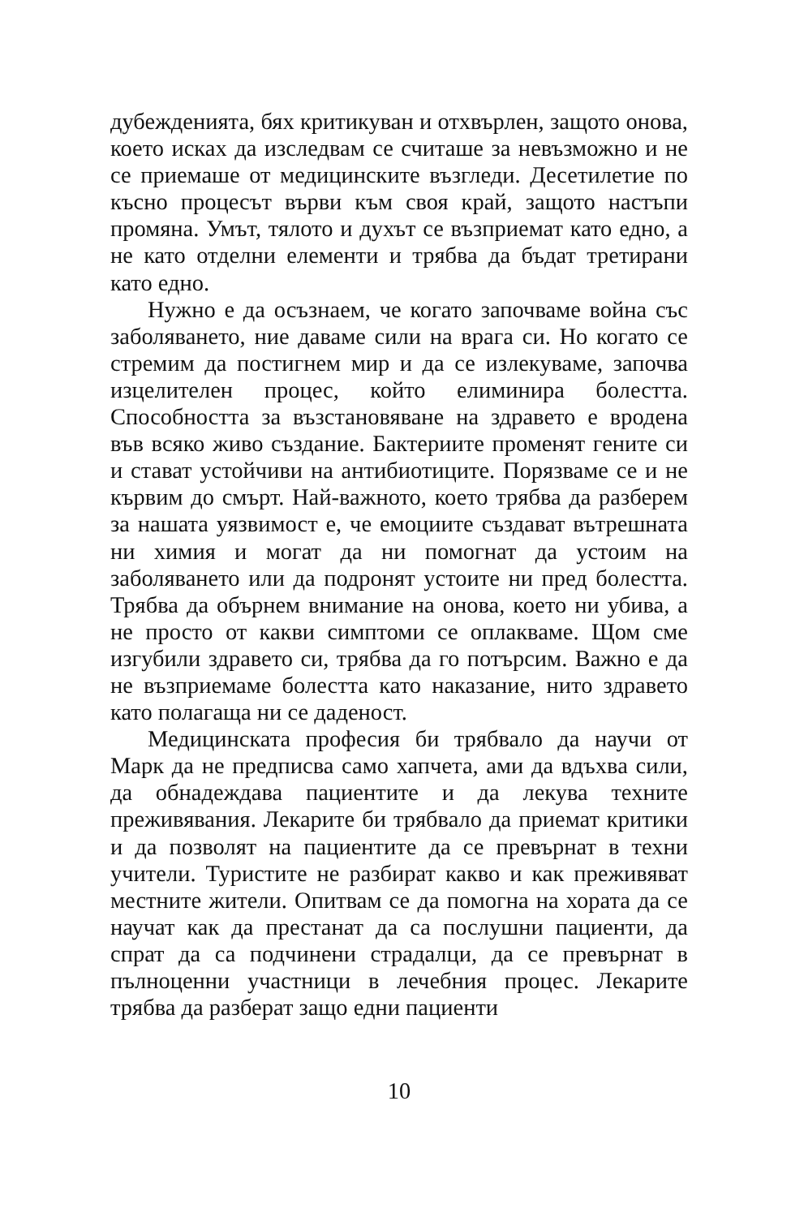дубежденията, бях критикуван и отхвърлен, защото онова, което исках да изследвам се считаше за невъзможно и не се приемаше от медицинските възгледи. Десетилетие по късно процесът върви към своя край, защото настъпи промяна. Умът, тялото и духът се възприемат като едно, а не като отделни елементи и трябва да бъдат третирани като едно.
Нужно е да осъзнаем, че когато започваме война със заболяването, ние даваме сили на врага си. Но когато се стремим да постигнем мир и да се излекуваме, започва изцелителен процес, който елиминира болестта. Способността за възстановяване на здравето е вродена във всяко живо създание. Бактериите променят гените си и стават устойчиви на антибиотиците. Порязваме се и не кървим до смърт. Най-важното, което трябва да разберем за нашата уязвимост е, че емоциите създават вътрешната ни химия и могат да ни помогнат да устоим на заболяването или да подронят устоите ни пред болестта. Трябва да обърнем внимание на онова, което ни убива, а не просто от какви симптоми се оплакваме. Щом сме изгубили здравето си, трябва да го потърсим. Важно е да не възприемаме болестта като наказание, нито здравето като полагаща ни се даденост.
Медицинската професия би трябвало да научи от Марк да не предписва само хапчета, ами да вдъхва сили, да обнадеждава пациентите и да лекува техните преживявания. Лекарите би трябвало да приемат критики и да позволят на пациентите да се превърнат в техни учители. Туристите не разбират какво и как преживяват местните жители. Опитвам се да помогна на хората да се научат как да престанат да са послушни пациенти, да спрат да са подчинени страдалци, да се превърнат в пълноценни участници в лечебния процес. Лекарите трябва да разберат защо едни пациенти
10